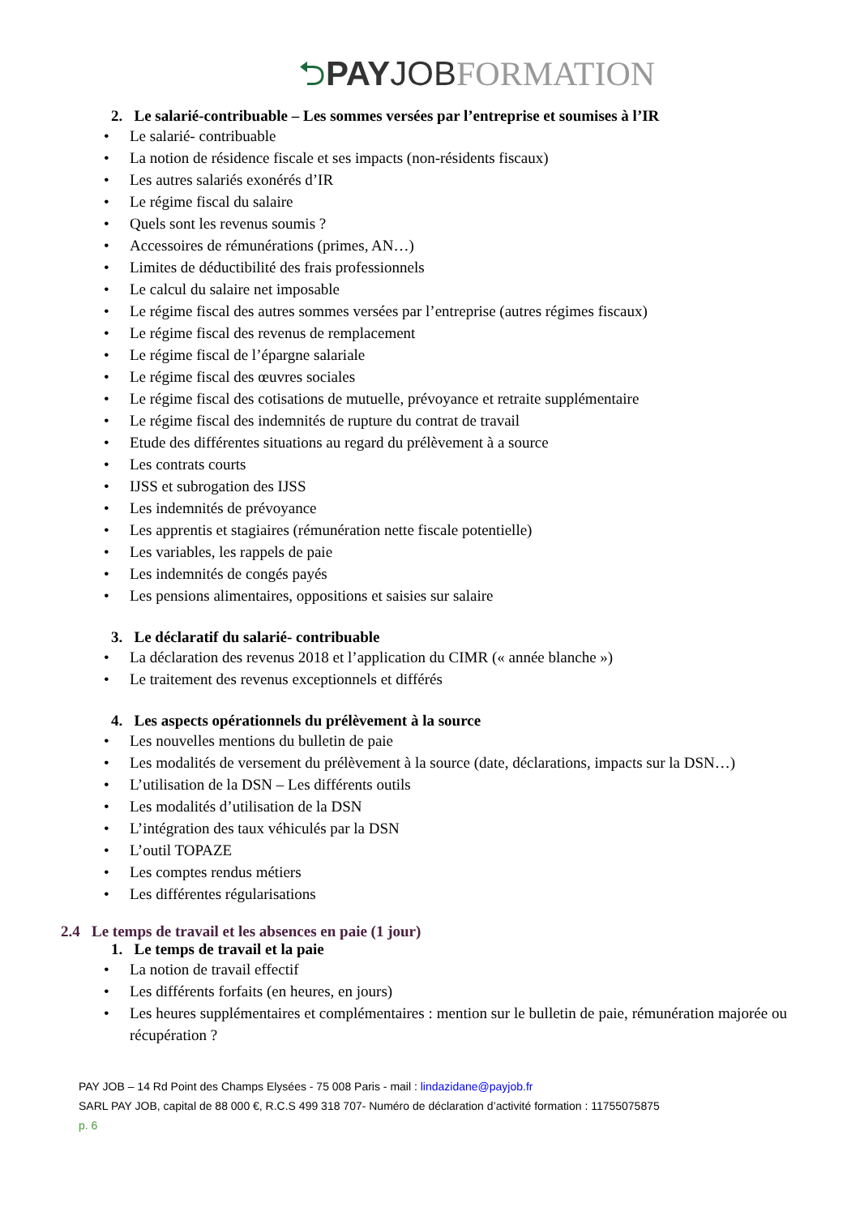⮌PAY JOB FORMATION
2. Le salarié-contribuable – Les sommes versées par l’entreprise et soumises à l’IR
• Le salarié- contribuable
• La notion de résidence fiscale et ses impacts (non-résidents fiscaux)
• Les autres salariés exonérés d’IR
• Le régime fiscal du salaire
• Quels sont les revenus soumis ?
• Accessoires de rémunérations (primes, AN…)
• Limites de déductibilité des frais professionnels
• Le calcul du salaire net imposable
• Le régime fiscal des autres sommes versées par l’entreprise (autres régimes fiscaux)
• Le régime fiscal des revenus de remplacement
• Le régime fiscal de l’épargne salariale
• Le régime fiscal des œuvres sociales
• Le régime fiscal des cotisations de mutuelle, prévoyance et retraite supplémentaire
• Le régime fiscal des indemnités de rupture du contrat de travail
• Etude des différentes situations au regard du prélèvement à a source
• Les contrats courts
• IJSS et subrogation des IJSS
• Les indemnités de prévoyance
• Les apprentis et stagiaires (rémunération nette fiscale potentielle)
• Les variables, les rappels de paie
• Les indemnités de congés payés
• Les pensions alimentaires, oppositions et saisies sur salaire
3. Le déclaratif du salarié- contribuable
• La déclaration des revenus 2018 et l’application du CIMR (« année blanche »)
• Le traitement des revenus exceptionnels et différés
4. Les aspects opérationnels du prélèvement à la source
• Les nouvelles mentions du bulletin de paie
• Les modalités de versement du prélèvement à la source (date, déclarations, impacts sur la DSN…)
• L’utilisation de la DSN – Les différents outils
• Les modalités d’utilisation de la DSN
• L’intégration des taux véhiculés par la DSN
• L’outil TOPAZE
• Les comptes rendus métiers
• Les différentes régularisations
2.4 Le temps de travail et les absences en paie (1 jour)
1. Le temps de travail et la paie
• La notion de travail effectif
• Les différents forfaits (en heures, en jours)
• Les heures supplémentaires et complémentaires : mention sur le bulletin de paie, rémunération majorée ou récupération ?
PAY JOB – 14 Rd Point des Champs Elysées - 75 008 Paris - mail : lindazidane@payjob.fr
SARL PAY JOB, capital de 88 000 €, R.C.S 499 318 707- Numéro de déclaration d’activité formation : 11755075875
p. 6